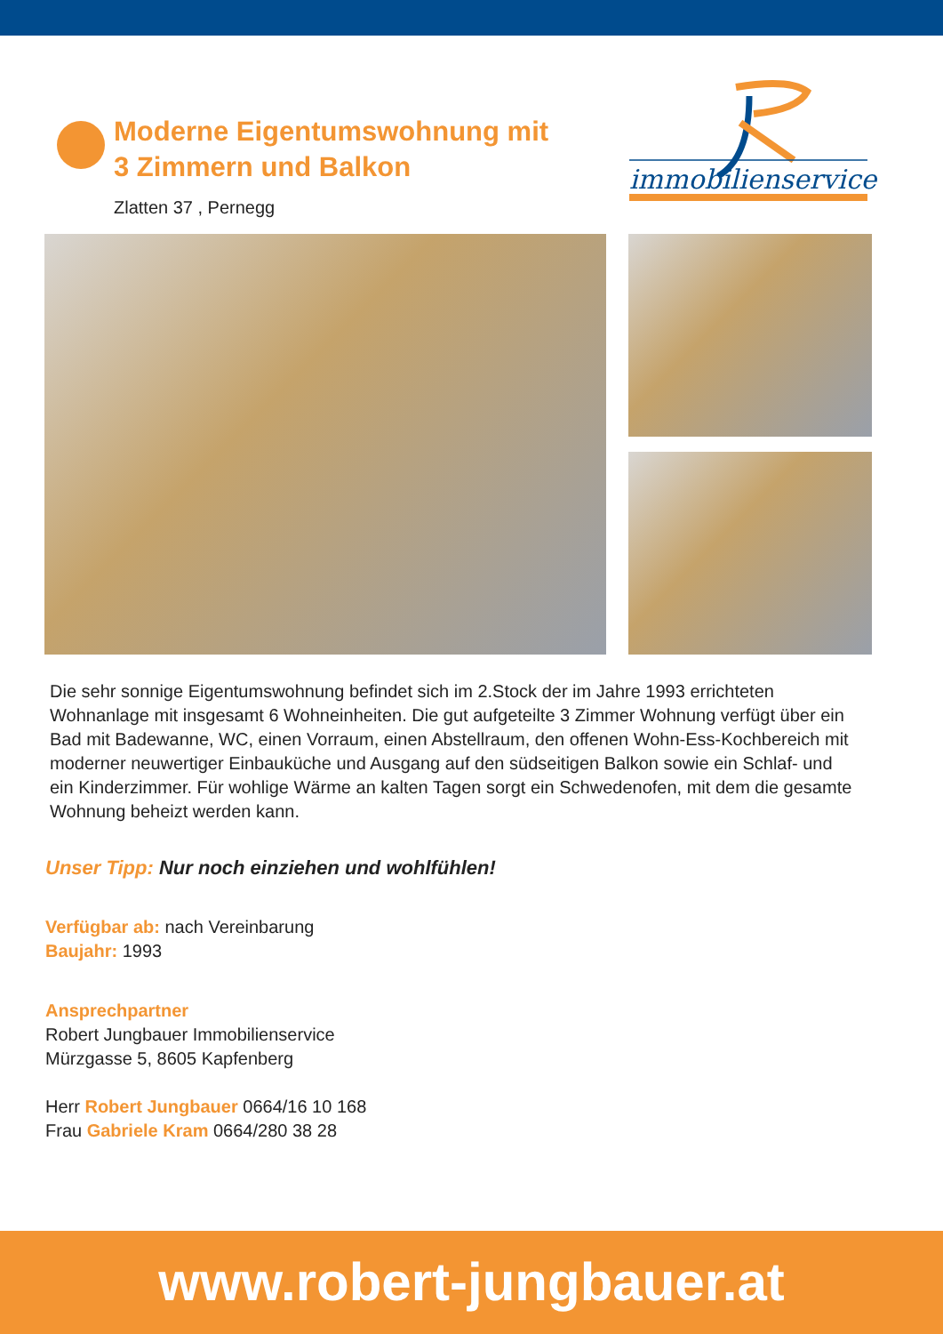Moderne Eigentumswohnung mit
3 Zimmern und Balkon
Zlatten 37 , Pernegg
immobilienservice
Die sehr sonnige Eigentumswohnung befindet sich im 2.Stock der im Jahre 1993 errichteten Wohnanlage mit insgesamt 6 Wohneinheiten. Die gut aufgeteilte 3 Zimmer Wohnung verfügt über ein Bad mit Badewanne, WC, einen Vorraum, einen Abstellraum, den offenen Wohn-Ess-Kochbereich mit moderner neuwertiger Einbauküche und Ausgang auf den südseitigen Balkon sowie ein Schlaf- und ein Kinderzimmer. Für wohlige Wärme an kalten Tagen sorgt ein Schwedenofen, mit dem die gesamte Wohnung beheizt werden kann.
Unser Tipp: Nur noch einziehen und wohlfühlen!
Verfügbar ab: nach Vereinbarung
Baujahr: 1993
Ansprechpartner
Robert Jungbauer Immobilienservice
Mürzgasse 5, 8605 Kapfenberg
Herr Robert Jungbauer 0664/16 10 168
Frau Gabriele Kram 0664/280 38 28
www.robert-jungbauer.at